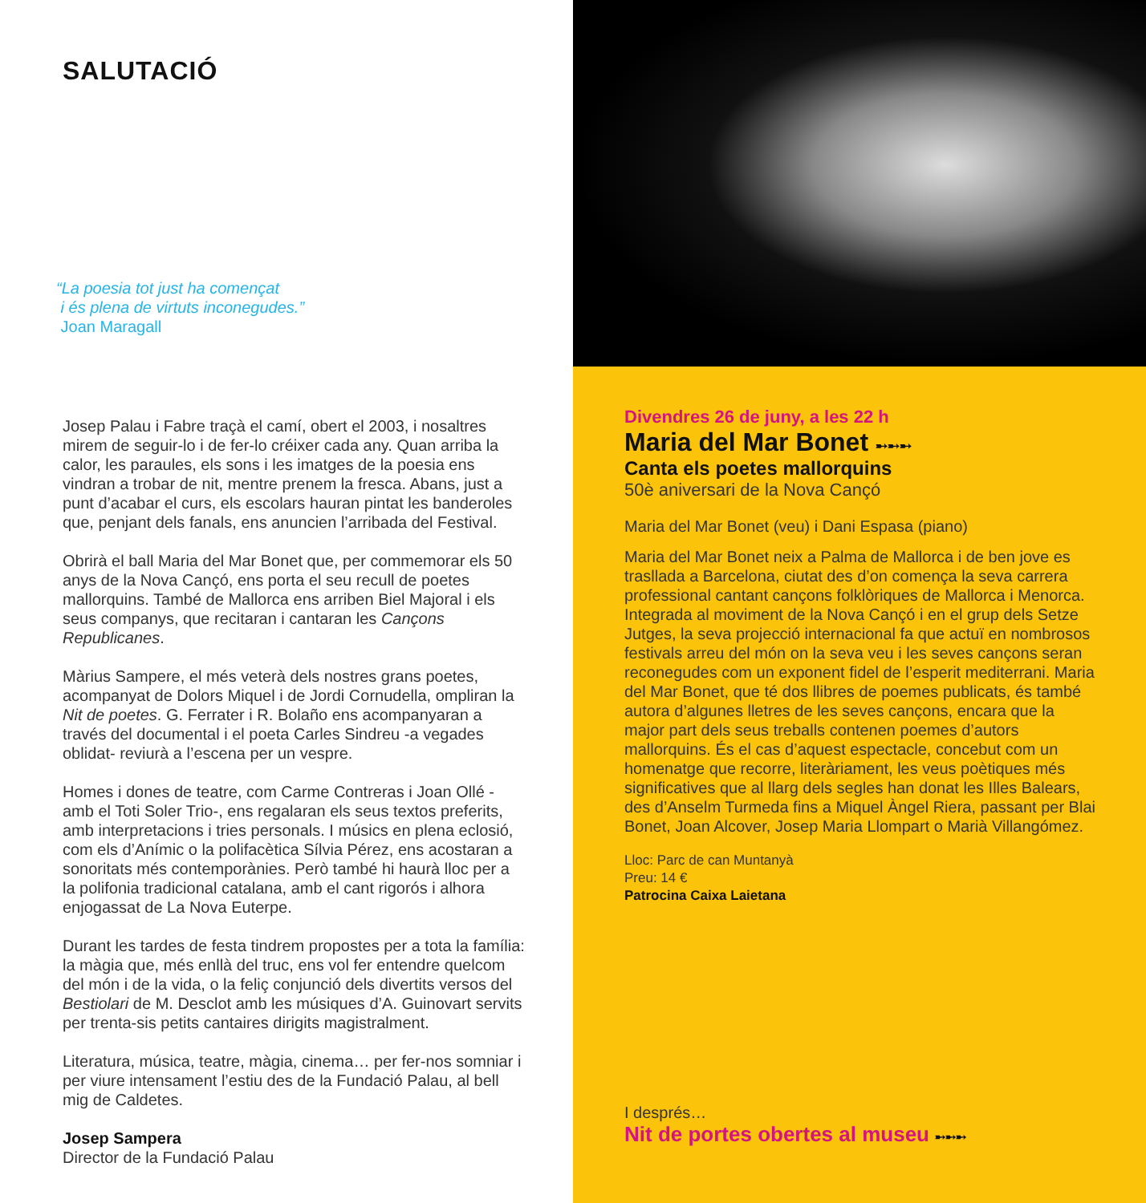SALUTACIÓ
“La poesia tot just ha començat
i és plena de virtuts inconegudes.”
Joan Maragall
Josep Palau i Fabre traçà el camí, obert el 2003, i nosaltres mirem de seguir-lo i de fer-lo créixer cada any. Quan arriba la calor, les paraules, els sons i les imatges de la poesia ens vindran a trobar de nit, mentre prenem la fresca. Abans, just a punt d’acabar el curs, els escolars hauran pintat les banderoles que, penjant dels fanals, ens anuncien l’arribada del Festival.
Obrirà el ball Maria del Mar Bonet que, per commemorar els 50 anys de la Nova Cançó, ens porta el seu recull de poetes mallorquins. També de Mallorca ens arriben Biel Majoral i els seus companys, que recitaran i cantaran les Cançons Republicanes.
Màrius Sampere, el més veterà dels nostres grans poetes, acompanyat de Dolors Miquel i de Jordi Cornudella, ompliran la Nit de poetes. G. Ferrater i R. Bolaño ens acompanyaran a través del documental i el poeta Carles Sindreu -a vegades oblidat- reviurà a l’escena per un vespre.
Homes i dones de teatre, com Carme Contreras i Joan Ollé -amb el Toti Soler Trio-, ens regalaran els seus textos preferits, amb interpretacions i tries personals. I músics en plena eclosió, com els d’Anímic o la polifacètica Sílvia Pérez, ens acostaran a sonoritats més contemporànies. Però també hi haurà lloc per a la polifonia tradicional catalana, amb el cant rigorós i alhora enjogassat de La Nova Euterpe.
Durant les tardes de festa tindrem propostes per a tota la família: la màgia que, més enllà del truc, ens vol fer entendre quelcom del món i de la vida, o la feliç conjunció dels divertits versos del Bestiolari de M. Desclot amb les músiques d’A. Guinovart servits per trenta-sis petits cantaires dirigits magistralment.
Literatura, música, teatre, màgia, cinema… per fer-nos somniar i per viure intensament l’estiu des de la Fundació Palau, al bell mig de Caldetes.
Josep Sampera
Director de la Fundació Palau
Divendres 26 de juny, a les 22 h
Maria del Mar Bonet ➸➸➸
Canta els poetes mallorquins
50è aniversari de la Nova Cançó
Maria del Mar Bonet (veu) i Dani Espasa (piano)
Maria del Mar Bonet neix a Palma de Mallorca i de ben jove es trasllada a Barcelona, ciutat des d’on comença la seva carrera professional cantant cançons folklòriques de Mallorca i Menorca. Integrada al moviment de la Nova Cançó i en el grup dels Setze Jutges, la seva projecció internacional fa que actuï en nombrosos festivals arreu del món on la seva veu i les seves cançons seran reconegudes com un exponent fidel de l’esperit mediterrani. Maria del Mar Bonet, que té dos llibres de poemes publicats, és també autora d’algunes lletres de les seves cançons, encara que la major part dels seus treballs contenen poemes d’autors mallorquins. És el cas d’aquest espectacle, concebut com un homenatge que recorre, literàriament, les veus poètiques més significatives que al llarg dels segles han donat les Illes Balears, des d’Anselm Turmeda fins a Miquel Àngel Riera, passant per Blai Bonet, Joan Alcover, Josep Maria Llompart o Marià Villangómez.
Lloc: Parc de can Muntanyà
Preu: 14 €
Patrocina Caixa Laietana
I després…
Nit de portes obertes al museu ➸➸➸